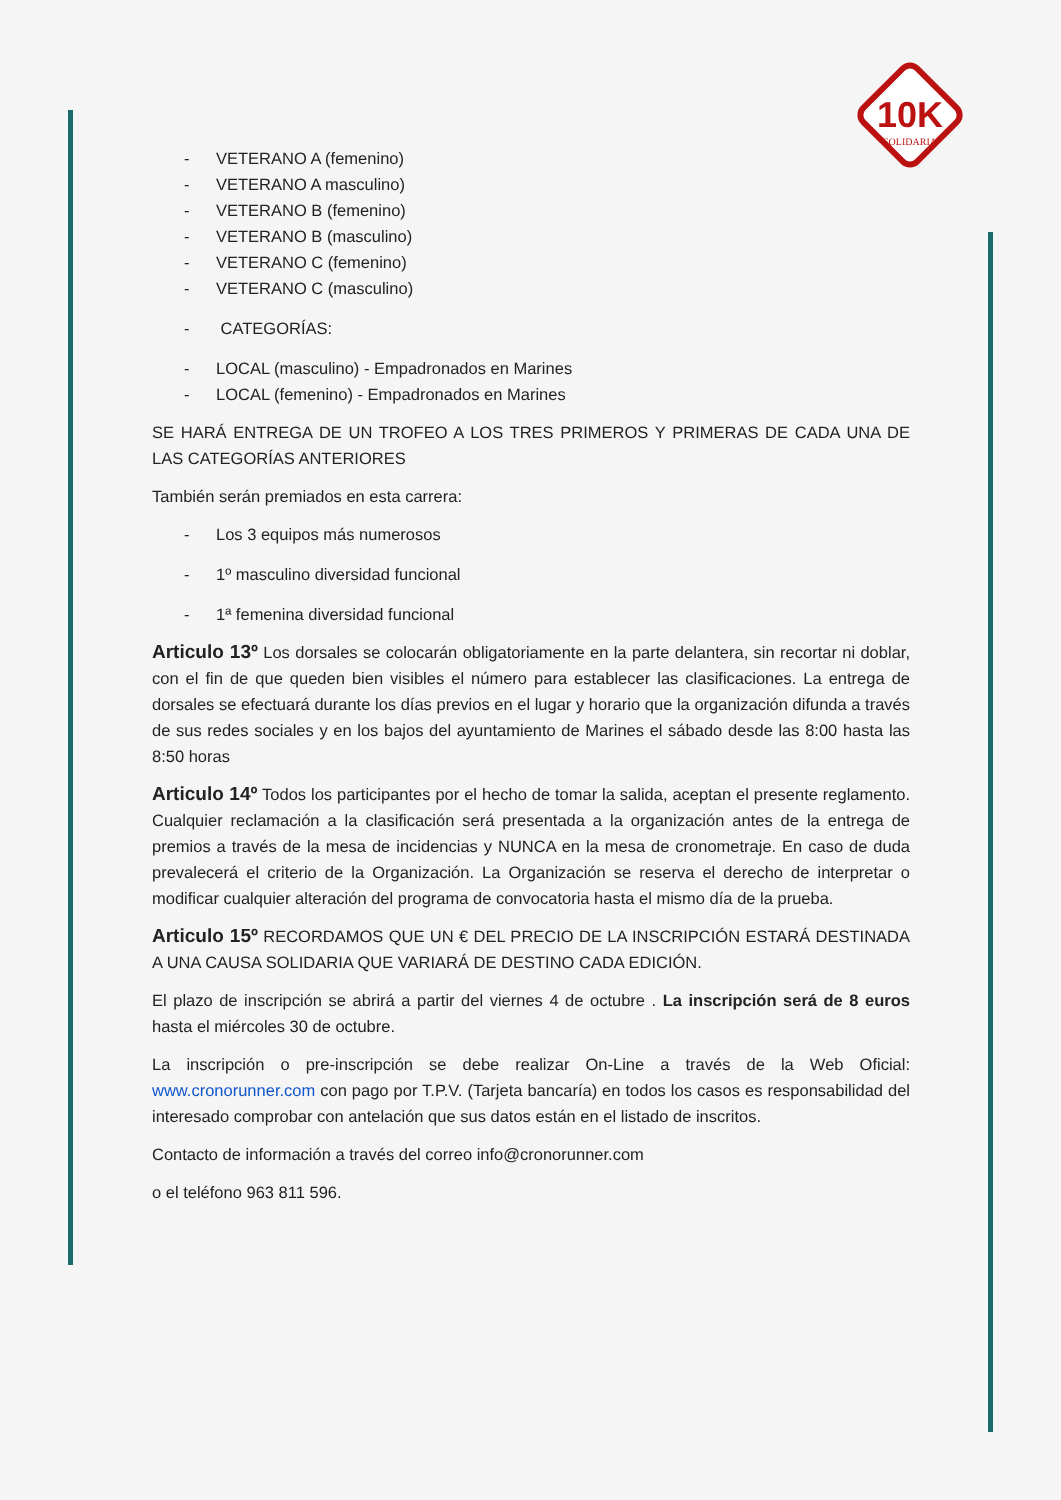10K
SOLIDARIA
- VETERANO A (femenino)
- VETERANO A masculino)
- VETERANO B (femenino)
- VETERANO B (masculino)
- VETERANO C (femenino)
- VETERANO C (masculino)
- CATEGORÍAS:
- LOCAL (masculino) - Empadronados en Marines
- LOCAL (femenino) - Empadronados en Marines
SE HARÁ ENTREGA DE UN TROFEO A LOS TRES PRIMEROS Y PRIMERAS DE CADA UNA DE LAS CATEGORÍAS ANTERIORES
También serán premiados en esta carrera:
- Los 3 equipos más numerosos
- 1º masculino diversidad funcional
- 1ª femenina diversidad funcional
Articulo 13º Los dorsales se colocarán obligatoriamente en la parte delantera, sin recortar ni doblar, con el fin de que queden bien visibles el número para establecer las clasificaciones. La entrega de dorsales se efectuará durante los días previos en el lugar y horario que la organización difunda a través de sus redes sociales y en los bajos del ayuntamiento de Marines el sábado desde las 8:00 hasta las 8:50 horas
Articulo 14º Todos los participantes por el hecho de tomar la salida, aceptan el presente reglamento. Cualquier reclamación a la clasificación será presentada a la organización antes de la entrega de premios a través de la mesa de incidencias y NUNCA en la mesa de cronometraje. En caso de duda prevalecerá el criterio de la Organización. La Organización se reserva el derecho de interpretar o modificar cualquier alteración del programa de convocatoria hasta el mismo día de la prueba.
Articulo 15º RECORDAMOS QUE UN € DEL PRECIO DE LA INSCRIPCIÓN ESTARÁ DESTINADA A UNA CAUSA SOLIDARIA QUE VARIARÁ DE DESTINO CADA EDICIÓN.
El plazo de inscripción se abrirá a partir del viernes 4 de octubre . La inscripción será de 8 euros hasta el miércoles 30 de octubre.
La inscripción o pre-inscripción se debe realizar On-Line a través de la Web Oficial: www.cronorunner.com con pago por T.P.V. (Tarjeta bancaría) en todos los casos es responsabilidad del interesado comprobar con antelación que sus datos están en el listado de inscritos.
Contacto de información a través del correo info@cronorunner.com
o el teléfono 963 811 596.